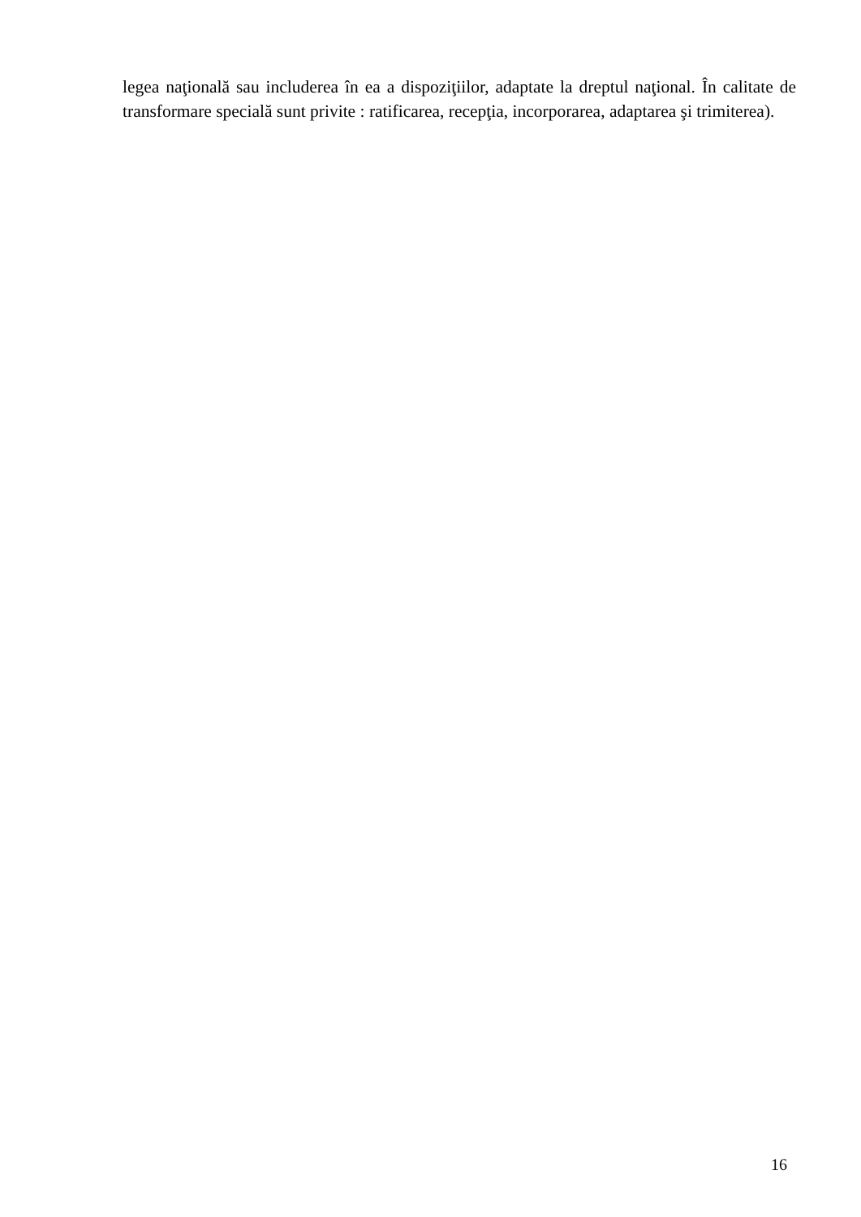legea naţională sau includerea în ea a dispoziţiilor, adaptate la dreptul naţional. În calitate de transformare specială sunt privite : ratificarea, recepţia, incorporarea, adaptarea şi trimiterea).
16